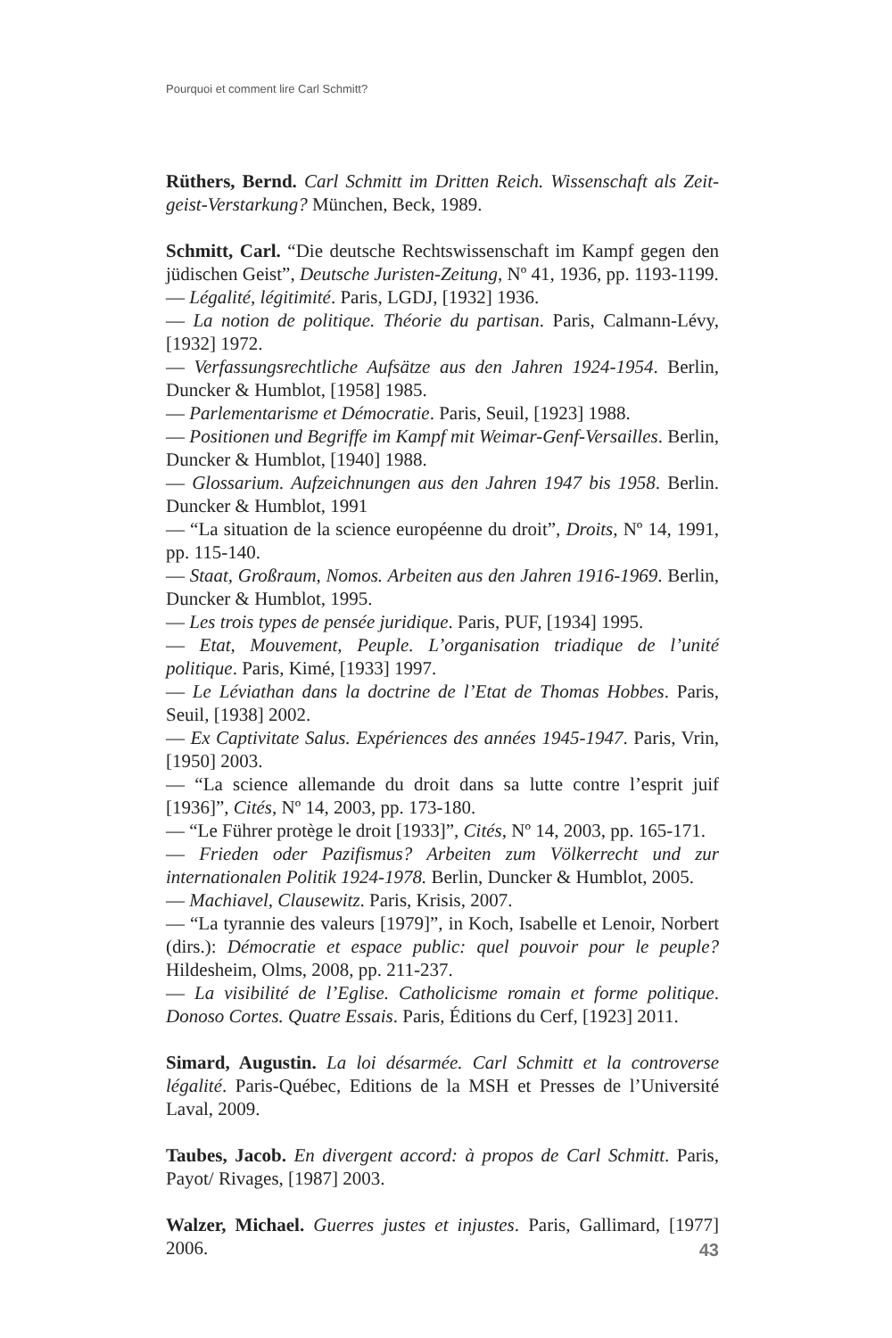Pourquoi et comment lire Carl Schmitt?
Rüthers, Bernd. Carl Schmitt im Dritten Reich. Wissenschaft als Zeit­geist-Verstarkung? München, Beck, 1989.
Schmitt, Carl. “Die deutsche Rechtswissenschaft im Kampf gegen den jüdischen Geist”, Deutsche Juristen-Zeitung, Nº 41, 1936, pp. 1193-1199.
— Légalité, légitimité. Paris, LGDJ, [1932] 1936.
— La notion de politique. Théorie du partisan. Paris, Calmann-Lévy, [1932] 1972.
— Verfassungsrechtliche Aufsätze aus den Jahren 1924-1954. Berlin, Duncker & Humblot, [1958] 1985.
— Parlementarisme et Démocratie. Paris, Seuil, [1923] 1988.
— Positionen und Begriffe im Kampf mit Weimar-Genf-Versailles. Berlin, Duncker & Humblot, [1940] 1988.
— Glossarium. Aufzeichnungen aus den Jahren 1947 bis 1958. Berlin. Duncker & Humblot, 1991
— “La situation de la science européenne du droit”, Droits, Nº 14, 1991, pp. 115-140.
— Staat, Großraum, Nomos. Arbeiten aus den Jahren 1916-1969. Berlin, Duncker & Humblot, 1995.
— Les trois types de pensée juridique. Paris, PUF, [1934] 1995.
— Etat, Mouvement, Peuple. L’organisation triadique de l’unité politique. Paris, Kimé, [1933] 1997.
— Le Léviathan dans la doctrine de l’Etat de Thomas Hobbes. Paris, Seuil, [1938] 2002.
— Ex Captivitate Salus. Expériences des années 1945-1947. Paris, Vrin, [1950] 2003.
— “La science allemande du droit dans sa lutte contre l’esprit juif [1936]”, Cités, Nº 14, 2003, pp. 173-180.
— “Le Führer protège le droit [1933]”, Cités, Nº 14, 2003, pp. 165-171.
— Frieden oder Pazifismus? Arbeiten zum Völkerrecht und zur internationalen Politik 1924-1978. Berlin, Duncker & Humblot, 2005.
— Machiavel, Clausewitz. Paris, Krisis, 2007.
— “La tyrannie des valeurs [1979]”, in Koch, Isabelle et Lenoir, Norbert (dirs.): Démocratie et espace public: quel pouvoir pour le peuple? Hildesheim, Olms, 2008, pp. 211-237.
— La visibilité de l’Eglise. Catholicisme romain et forme politique. Donoso Cortes. Quatre Essais. Paris, Éditions du Cerf, [1923] 2011.
Simard, Augustin. La loi désarmée. Carl Schmitt et la controverse légalité. Paris-Québec, Editions de la MSH et Presses de l’Université Laval, 2009.
Taubes, Jacob. En divergent accord: à propos de Carl Schmitt. Paris, Payot/ Rivages, [1987] 2003.
Walzer, Michael. Guerres justes et injustes. Paris, Gallimard, [1977] 2006.
43